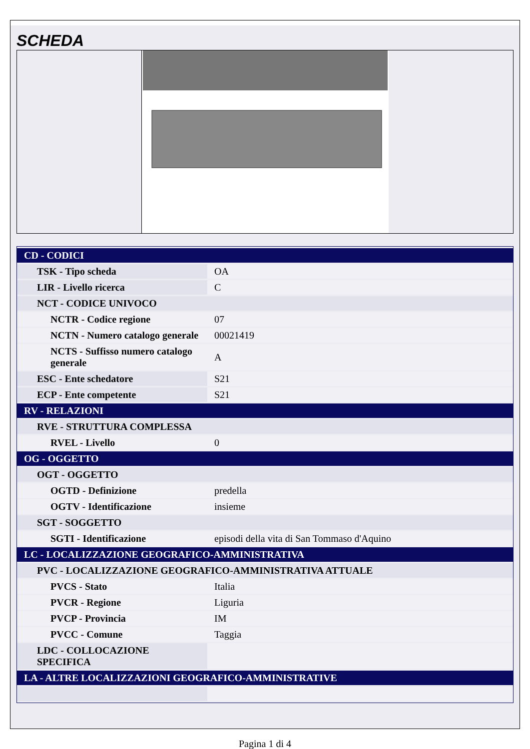SCHEDA
| CD - CODICI | |
| TSK - Tipo scheda | OA |
| LIR - Livello ricerca | C |
| NCT - CODICE UNIVOCO | |
| NCTR - Codice regione | 07 |
| NCTN - Numero catalogo generale | 00021419 |
| NCTS - Suffisso numero catalogo generale | A |
| ESC - Ente schedatore | S21 |
| ECP - Ente competente | S21 |
| RV - RELAZIONI | |
| RVE - STRUTTURA COMPLESSA | |
| RVEL - Livello | 0 |
| OG - OGGETTO | |
| OGT - OGGETTO | |
| OGTD - Definizione | predella |
| OGTV - Identificazione | insieme |
| SGT - SOGGETTO | |
| SGTI - Identificazione | episodi della vita di San Tommaso d'Aquino |
| LC - LOCALIZZAZIONE GEOGRAFICO-AMMINISTRATIVA | |
| PVC - LOCALIZZAZIONE GEOGRAFICO-AMMINISTRATIVA ATTUALE | |
| PVCS - Stato | Italia |
| PVCR - Regione | Liguria |
| PVCP - Provincia | IM |
| PVCC - Comune | Taggia |
| LDC - COLLOCAZIONE SPECIFICA | |
| LA - ALTRE LOCALIZZAZIONI GEOGRAFICO-AMMINISTRATIVE | |
Pagina 1 di 4